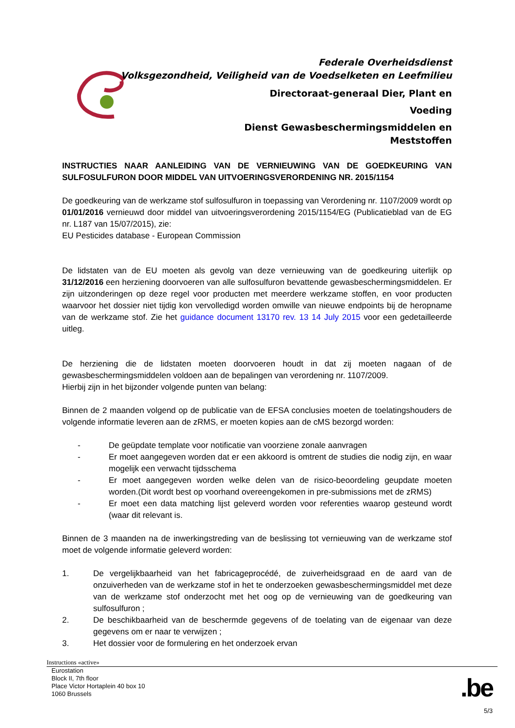Federale Overheidsdienst
Volksgezondheid, Veiligheid van de Voedselketen en Leefmilieu
Directoraat-generaal Dier, Plant en
Voeding
Dienst Gewasbeschermingsmiddelen en
Meststoffen
INSTRUCTIES NAAR AANLEIDING VAN DE VERNIEUWING VAN DE GOEDKEURING VAN SULFOSULFURON DOOR MIDDEL VAN UITVOERINGSVERORDENING NR. 2015/1154
De goedkeuring van de werkzame stof sulfosulfuron in toepassing van Verordening nr. 1107/2009 wordt op 01/01/2016 vernieuwd door middel van uitvoeringsverordening 2015/1154/EG (Publicatieblad van de EG nr. L187 van 15/07/2015), zie:
EU Pesticides database - European Commission
De lidstaten van de EU moeten als gevolg van deze vernieuwing van de goedkeuring uiterlijk op 31/12/2016 een herziening doorvoeren van alle sulfosulfuron bevattende gewasbeschermingsmiddelen. Er zijn uitzonderingen op deze regel voor producten met meerdere werkzame stoffen, en voor producten waarvoor het dossier niet tijdig kon vervolledigd worden omwille van nieuwe endpoints bij de heropname van de werkzame stof. Zie het guidance document 13170 rev. 13 14 July 2015 voor een gedetailleerde uitleg.
De herziening die de lidstaten moeten doorvoeren houdt in dat zij moeten nagaan of de gewasbeschermingsmiddelen voldoen aan de bepalingen van verordening nr. 1107/2009.
Hierbij zijn in het bijzonder volgende punten van belang:
Binnen de 2 maanden volgend op de publicatie van de EFSA conclusies moeten de toelatingshouders de volgende informatie leveren aan de zRMS, er moeten kopies aan de cMS bezorgd worden:
- De geüpdate template voor notificatie van voorziene zonale aanvragen
- Er moet aangegeven worden dat er een akkoord is omtrent de studies die nodig zijn, en waar mogelijk een verwacht tijdsschema
- Er moet aangegeven worden welke delen van de risico-beoordeling geupdate moeten worden.(Dit wordt best op voorhand overeengekomen in pre-submissions met de zRMS)
- Er moet een data matching lijst geleverd worden voor referenties waarop gesteund wordt (waar dit relevant is.
Binnen de 3 maanden na de inwerkingstreding van de beslissing tot vernieuwing van de werkzame stof moet de volgende informatie geleverd worden:
1. De vergelijkbaarheid van het fabricageprocédé, de zuiverheidsgraad en de aard van de onzuiverheden van de werkzame stof in het te onderzoeken gewasbeschermingsmiddel met deze van de werkzame stof onderzocht met het oog op de vernieuwing van de goedkeuring van sulfosulfuron ;
2. De beschikbaarheid van de beschermde gegevens of de toelating van de eigenaar van deze gegevens om er naar te verwijzen ;
3. Het dossier voor de formulering en het onderzoek ervan
Instructions «active»
Eurostation
Block II, 7th floor
Place Victor Hortaplein 40 box 10
1060 Brussels
.be
5/3